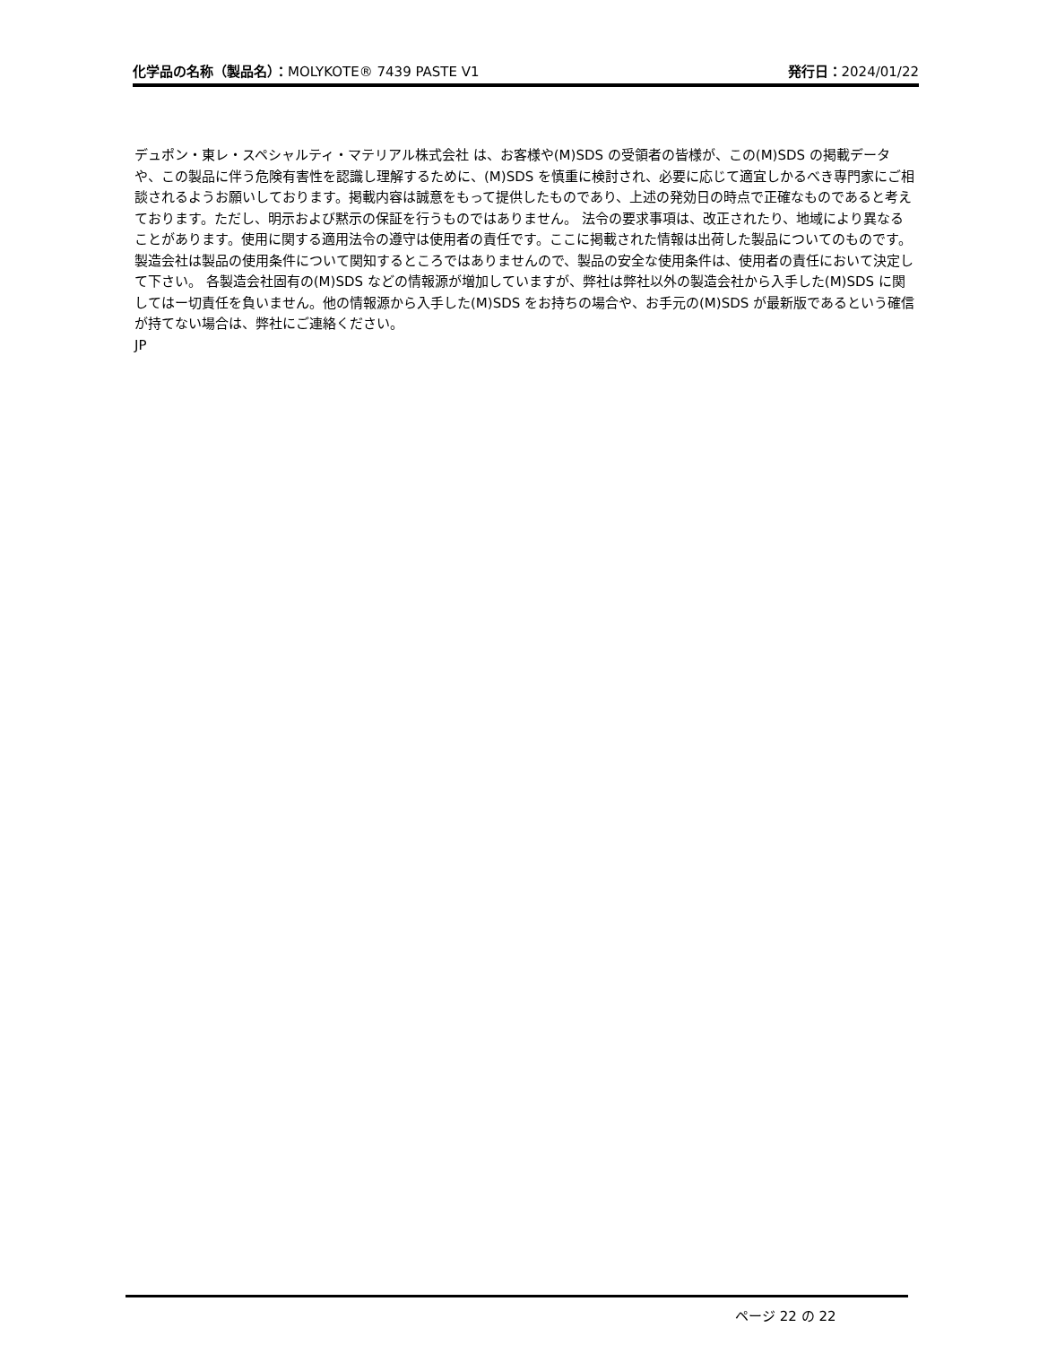化学品の名称（製品名）：MOLYKOTE® 7439 PASTE V1
発行日：2024/01/22
デュポン・東レ・スペシャルティ・マテリアル株式会社 は、お客様や(M)SDS の受領者の皆様が、この(M)SDS の掲載データや、この製品に伴う危険有害性を認識し理解するために、(M)SDS を慎重に検討され、必要に応じて適宜しかるべき専門家にご相談されるようお願いしております。掲載内容は誠意をもって提供したものであり、上述の発効日の時点で正確なものであると考えております。ただし、明示および黙示の保証を行うものではありません。 法令の要求事項は、改正されたり、地域により異なることがあります。使用に関する適用法令の遵守は使用者の責任です。ここに掲載された情報は出荷した製品についてのものです。製造会社は製品の使用条件について関知するところではありませんので、製品の安全な使用条件は、使用者の責任において決定して下さい。 各製造会社固有の(M)SDS などの情報源が増加していますが、弊社は弊社以外の製造会社から入手した(M)SDS に関してはー切責任を負いません。他の情報源から入手した(M)SDS をお持ちの場合や、お手元の(M)SDS が最新版であるという確信が持てない場合は、弊社にご連絡ください。
JP
ページ 22 の 22